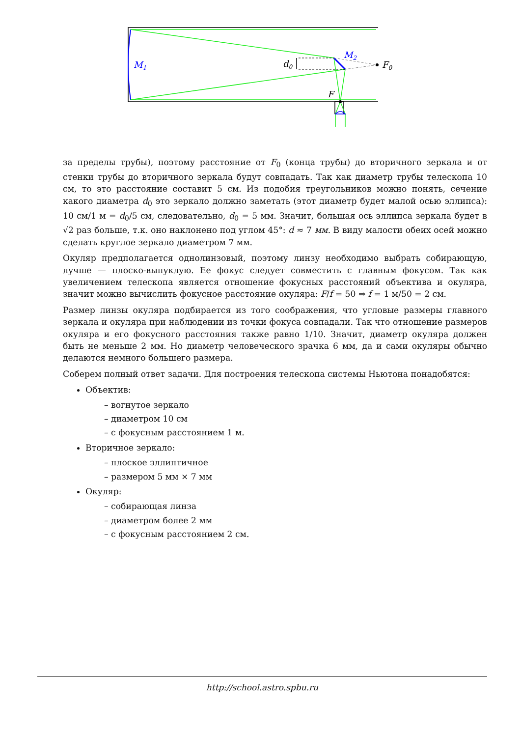M1
M2
d0
F0
F
за пределы трубы), поэтому расстояние от F<sub>0</sub> (конца трубы) до вторичного зеркала и от стенки трубы до вторичного зеркала будут совпадать. Так как диаметр трубы телескопа 10 см, то это расстояние составит 5 см. Из подобия треугольников можно понять, сечение какого диаметра d<sub>0</sub> это зеркало должно заметать (этот диаметр будет малой осью эллипса): 10 см/1 м = d<sub>0</sub>/5 см, следовательно, d<sub>0</sub> = 5 мм. Значит, большая ось эллипса зеркала будет в √2 раз больше, т.к. оно наклонено под углом 45°: d ≈ 7 мм. В виду малости обеих осей можно сделать круглое зеркало диаметром 7 мм.
Окуляр предполагается однолинзовый, поэтому линзу необходимо выбрать собирающую, лучше — плоско-выпуклую. Ее фокус следует совместить с главным фокусом. Так как увеличением телескопа является отношение фокусных расстояний объектива и окуляра, значит можно вычислить фокусное расстояние окуляра: F/f = 50 ⇒ f = 1 м/50 = 2 см.
Размер линзы окуляра подбирается из того соображения, что угловые размеры главного зеркала и окуляра при наблюдении из точки фокуса совпадали. Так что отношение размеров окуляра и его фокусного расстояния также равно 1/10. Значит, диаметр окуляра должен быть не меньше 2 мм. Но диаметр человеческого зрачка 6 мм, да и сами окуляры обычно делаются немного большего размера.
Соберем полный ответ задачи. Для построения телескопа системы Ньютона понадобятся:
Объектив:
– вогнутое зеркало
– диаметром 10 см
– с фокусным расстоянием 1 м.
Вторичное зеркало:
– плоское эллиптичное
– размером 5 мм × 7 мм
Окуляр:
– собирающая линза
– диаметром более 2 мм
– с фокусным расстоянием 2 см.
http://school.astro.spbu.ru